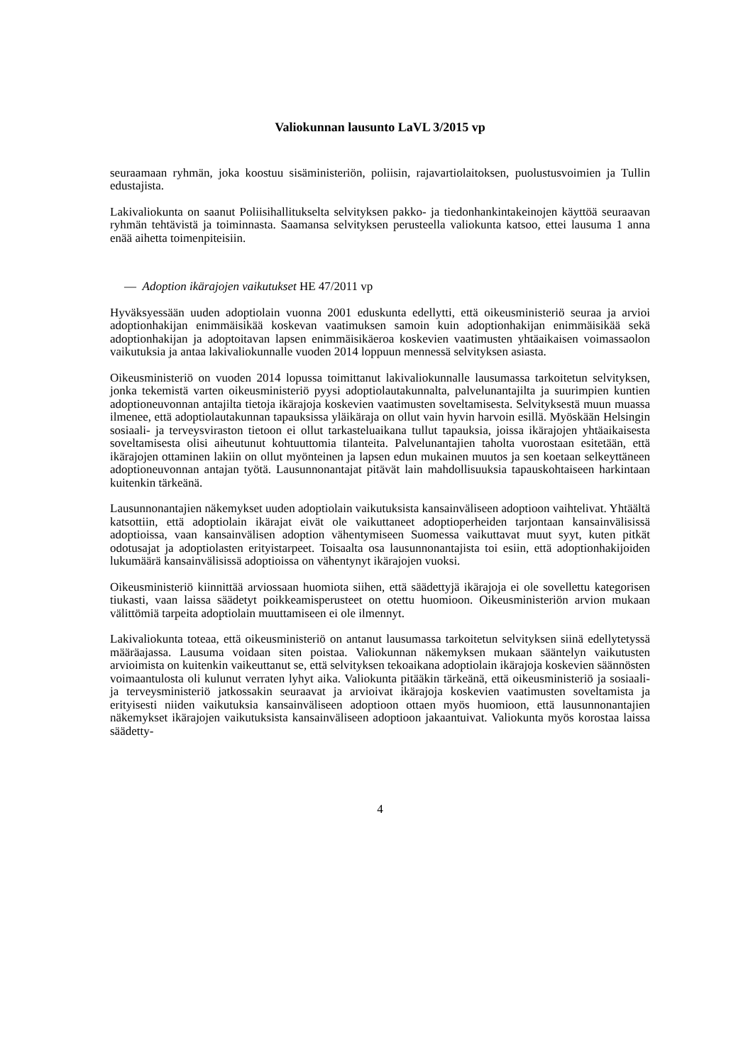Valiokunnan lausunto LaVL 3/2015 vp
seuraamaan ryhmän, joka koostuu sisäministeriön, poliisin, rajavartiolaitoksen, puolustusvoimien ja Tullin edustajista.
Lakivaliokunta on saanut Poliisihallitukselta selvityksen pakko- ja tiedonhankintakeinojen käyttöä seuraavan ryhmän tehtävistä ja toiminnasta. Saamansa selvityksen perusteella valiokunta katsoo, ettei lausuma 1 anna enää aihetta toimenpiteisiin.
— Adoption ikärajojen vaikutukset HE 47/2011 vp
Hyväksyessään uuden adoptiolain vuonna 2001 eduskunta edellytti, että oikeusministeriö seuraa ja arvioi adoptionhakijan enimmäisikää koskevan vaatimuksen samoin kuin adoptionhakijan enimmäisikää sekä adoptionhakijan ja adoptoitavan lapsen enimmäisikäeroa koskevien vaatimusten yhtäaikaisen voimassaolon vaikutuksia ja antaa lakivaliokunnalle vuoden 2014 loppuun mennessä selvityksen asiasta.
Oikeusministeriö on vuoden 2014 lopussa toimittanut lakivaliokunnalle lausumassa tarkoitetun selvityksen, jonka tekemistä varten oikeusministeriö pyysi adoptiolautakunnalta, palvelunantajilta ja suurimpien kuntien adoptioneuvonnan antajilta tietoja ikärajoja koskevien vaatimusten soveltamisesta. Selvityksestä muun muassa ilmenee, että adoptiolautakunnan tapauksissa yläikäraja on ollut vain hyvin harvoin esillä. Myöskään Helsingin sosiaali- ja terveysviraston tietoon ei ollut tarkasteluaikana tullut tapauksia, joissa ikärajojen yhtäaikaisesta soveltamisesta olisi aiheutunut kohtuuttomia tilanteita. Palvelunantajien taholta vuorostaan esitetään, että ikärajojen ottaminen lakiin on ollut myönteinen ja lapsen edun mukainen muutos ja sen koetaan selkeyttäneen adoptioneuvonnan antajan työtä. Lausunnonantajat pitävät lain mahdollisuuksia tapauskohtaiseen harkintaan kuitenkin tärkeänä.
Lausunnonantajien näkemykset uuden adoptiolain vaikutuksista kansainväliseen adoptioon vaihtelivat. Yhtäältä katsottiin, että adoptiolain ikärajat eivät ole vaikuttaneet adoptioperheiden tarjontaan kansainvälisissä adoptioissa, vaan kansainvälisen adoption vähentymiseen Suomessa vaikuttavat muut syyt, kuten pitkät odotusajat ja adoptiolasten erityistarpeet. Toisaalta osa lausunnonantajista toi esiin, että adoptionhakijoiden lukumäärä kansainvälisissä adoptioissa on vähentynyt ikärajojen vuoksi.
Oikeusministeriö kiinnittää arviossaan huomiota siihen, että säädettyjä ikärajoja ei ole sovellettu kategorisen tiukasti, vaan laissa säädetyt poikkeamisperusteet on otettu huomioon. Oikeusministeriön arvion mukaan välittömiä tarpeita adoptiolain muuttamiseen ei ole ilmennyt.
Lakivaliokunta toteaa, että oikeusministeriö on antanut lausumassa tarkoitetun selvityksen siinä edellytetyssä määräajassa. Lausuma voidaan siten poistaa. Valiokunnan näkemyksen mukaan sääntelyn vaikutusten arvioimista on kuitenkin vaikeuttanut se, että selvityksen tekoaikana adoptiolain ikärajoja koskevien säännösten voimaantulosta oli kulunut verraten lyhyt aika. Valiokunta pitääkin tärkeänä, että oikeusministeriö ja sosiaali- ja terveysministeriö jatkossakin seuraavat ja arvioivat ikärajoja koskevien vaatimusten soveltamista ja erityisesti niiden vaikutuksia kansainväliseen adoptioon ottaen myös huomioon, että lausunnonantajien näkemykset ikärajojen vaikutuksista kansainväliseen adoptioon jakaantuivat. Valiokunta myös korostaa laissa säädetty-
4